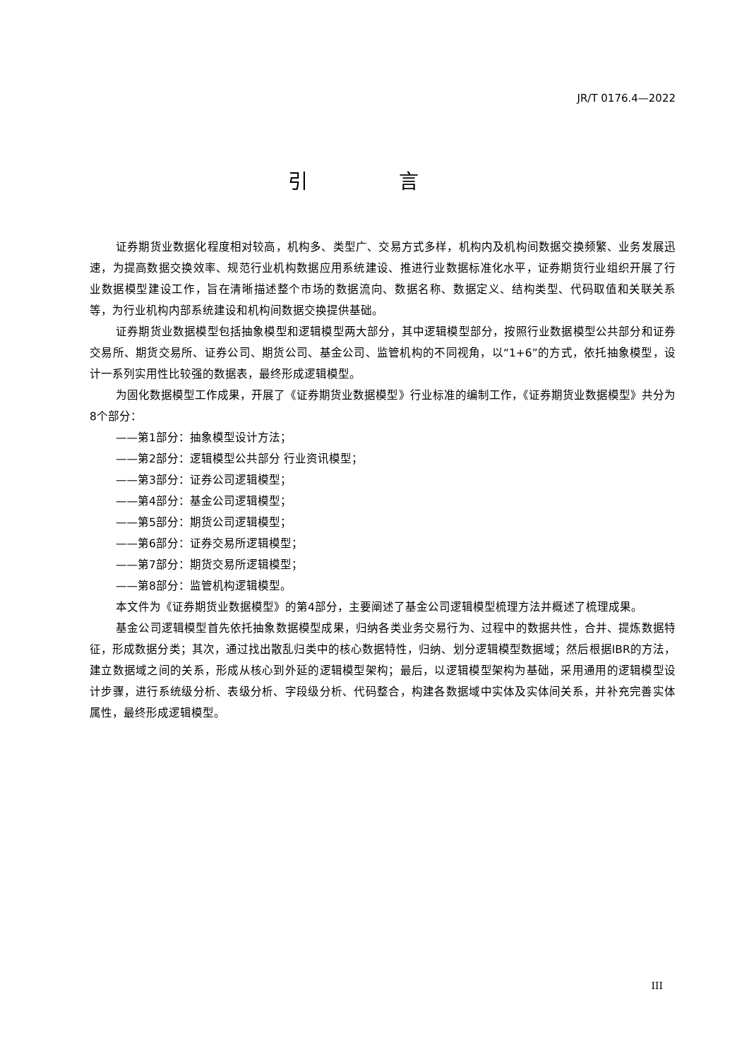JR/T 0176.4—2022
引 言
证券期货业数据化程度相对较高，机构多、类型广、交易方式多样，机构内及机构间数据交换频繁、业务发展迅速，为提高数据交换效率、规范行业机构数据应用系统建设、推进行业数据标准化水平，证券期货行业组织开展了行业数据模型建设工作，旨在清晰描述整个市场的数据流向、数据名称、数据定义、结构类型、代码取值和关联关系等，为行业机构内部系统建设和机构间数据交换提供基础。
证券期货业数据模型包括抽象模型和逻辑模型两大部分，其中逻辑模型部分，按照行业数据模型公共部分和证券交易所、期货交易所、证券公司、期货公司、基金公司、监管机构的不同视角，以“1+6”的方式，依托抽象模型，设计一系列实用性比较强的数据表，最终形成逻辑模型。
为固化数据模型工作成果，开展了《证券期货业数据模型》行业标准的编制工作，《证券期货业数据模型》共分为8个部分：
——第1部分：抽象模型设计方法；
——第2部分：逻辑模型公共部分 行业资讯模型；
——第3部分：证券公司逻辑模型；
——第4部分：基金公司逻辑模型；
——第5部分：期货公司逻辑模型；
——第6部分：证券交易所逻辑模型；
——第7部分：期货交易所逻辑模型；
——第8部分：监管机构逻辑模型。
本文件为《证券期货业数据模型》的第4部分，主要阐述了基金公司逻辑模型梳理方法并概述了梳理成果。
基金公司逻辑模型首先依托抽象数据模型成果，归纳各类业务交易行为、过程中的数据共性，合并、提炼数据特征，形成数据分类；其次，通过找出散乱归类中的核心数据特性，归纳、划分逻辑模型数据域；然后根据IBR的方法，建立数据域之间的关系，形成从核心到外延的逻辑模型架构；最后，以逻辑模型架构为基础，采用通用的逻辑模型设计步骤，进行系统级分析、表级分析、字段级分析、代码整合，构建各数据域中实体及实体间关系，并补充完善实体属性，最终形成逻辑模型。
III